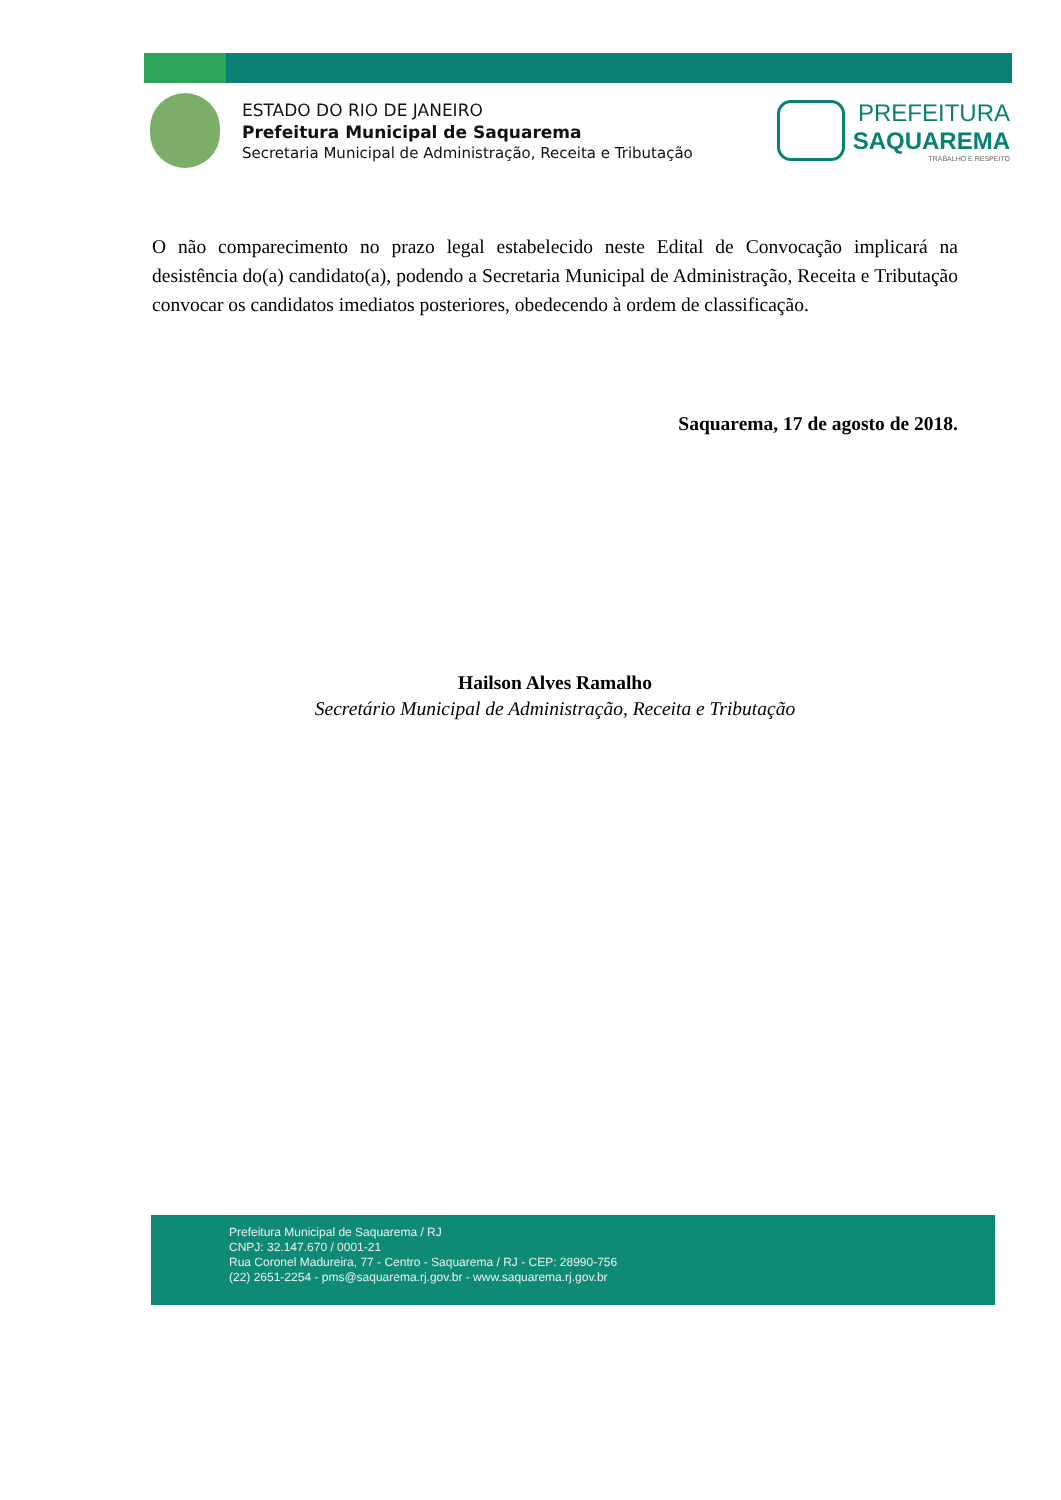ESTADO DO RIO DE JANEIRO
Prefeitura Municipal de Saquarema
Secretaria Municipal de Administração, Receita e Tributação
PREFEITURA
SAQUAREMA
TRABALHO E RESPEITO
O não comparecimento no prazo legal estabelecido neste Edital de Convocação implicará na desistência do(a) candidato(a), podendo a Secretaria Municipal de Administração, Receita e Tributação convocar os candidatos imediatos posteriores, obedecendo à ordem de classificação.
Saquarema, 17 de agosto de 2018.
Hailson Alves Ramalho
Secretário Municipal de Administração, Receita e Tributação
Prefeitura Municipal de Saquarema / RJ
CNPJ: 32.147.670 / 0001-21
Rua Coronel Madureira, 77 - Centro - Saquarema / RJ - CEP: 28990-756
(22) 2651-2254 - pms@saquarema.rj.gov.br - www.saquarema.rj.gov.br